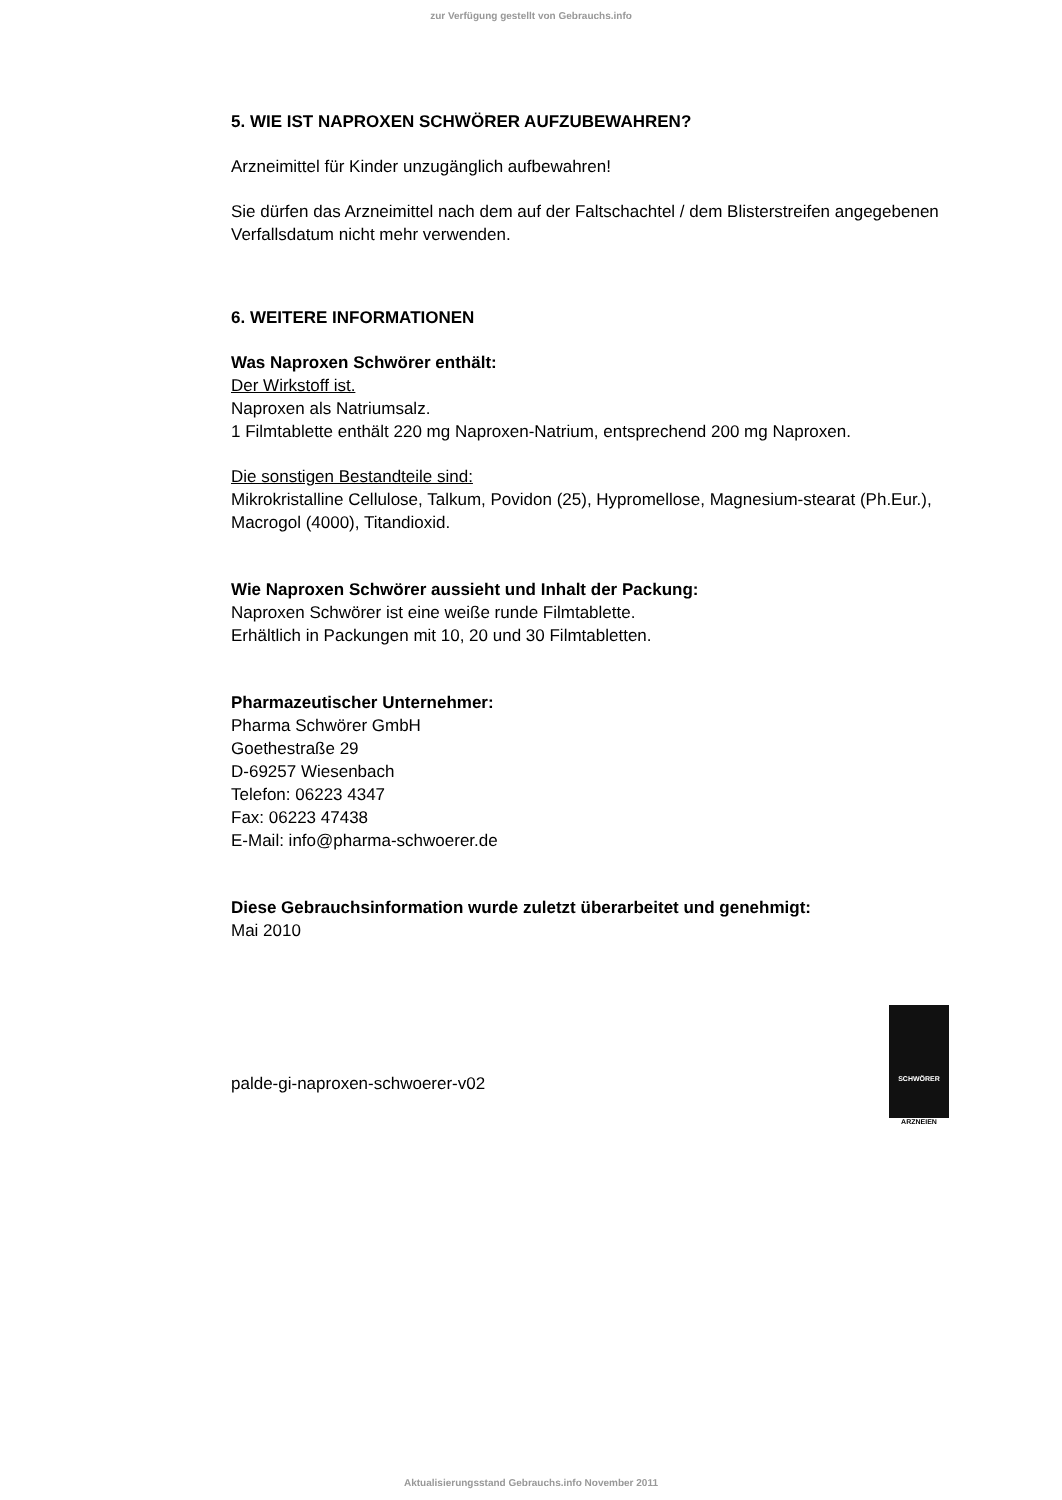zur Verfügung gestellt von Gebrauchs.info
5. WIE IST NAPROXEN SCHWÖRER AUFZUBEWAHREN?
Arzneimittel für Kinder unzugänglich aufbewahren!
Sie dürfen das Arzneimittel nach dem auf der Faltschachtel / dem Blisterstreifen angegebenen Verfallsdatum nicht mehr verwenden.
6. WEITERE INFORMATIONEN
Was Naproxen Schwörer enthält:
Der Wirkstoff ist.
Naproxen als Natriumsalz.
1 Filmtablette enthält 220 mg Naproxen-Natrium, entsprechend 200 mg Naproxen.
Die sonstigen Bestandteile sind:
Mikrokristalline Cellulose, Talkum, Povidon (25), Hypromellose, Magnesium-stearat (Ph.Eur.), Macrogol (4000), Titandioxid.
Wie Naproxen Schwörer aussieht und Inhalt der Packung:
Naproxen Schwörer ist eine weiße runde Filmtablette.
Erhältlich in Packungen mit 10, 20 und 30 Filmtabletten.
Pharmazeutischer Unternehmer:
Pharma Schwörer GmbH
Goethestraße 29
D-69257 Wiesenbach
Telefon: 06223 4347
Fax: 06223 47438
E-Mail: info@pharma-schwoerer.de
Diese Gebrauchsinformation wurde zuletzt überarbeitet und genehmigt:
Mai 2010
palde-gi-naproxen-schwoerer-v02
SCHWÖRER
ARZNEIEN
Aktualisierungsstand Gebrauchs.info November 2011